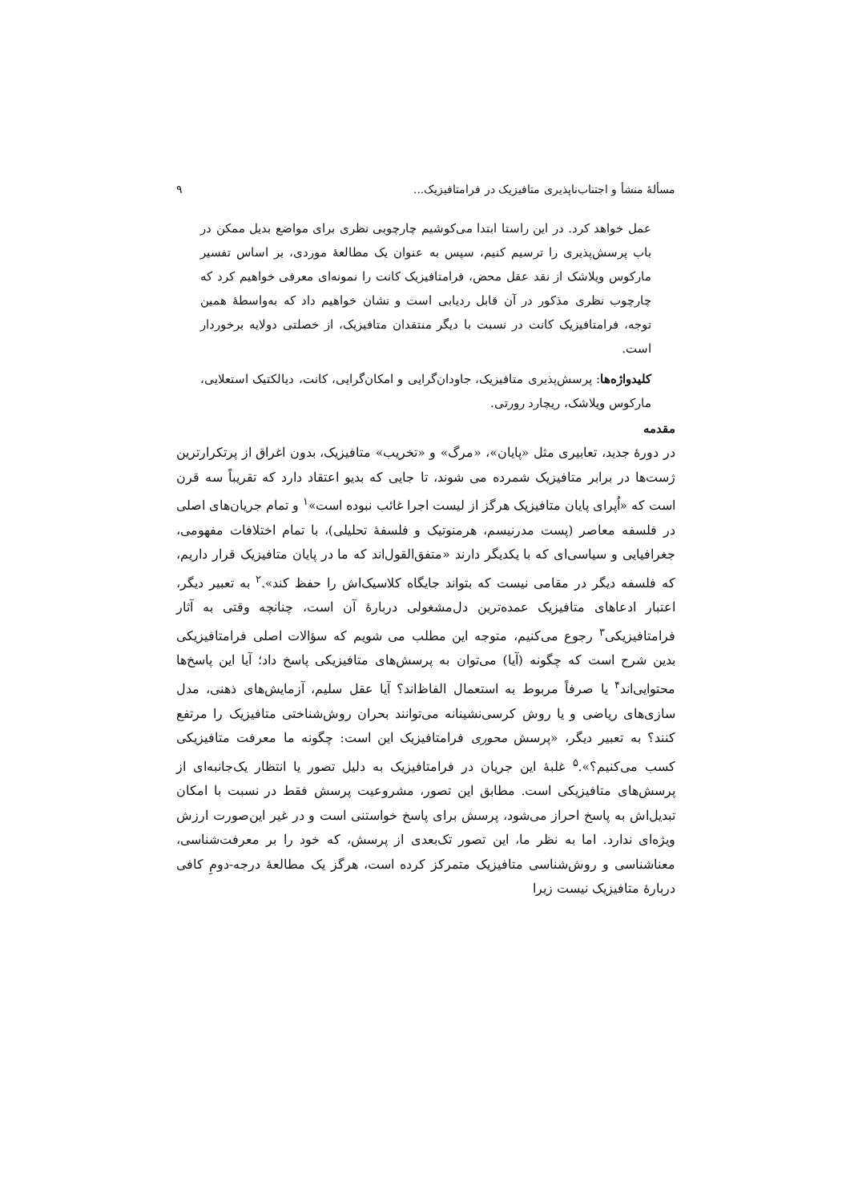مسألهٔ منشأ و اجتناب‌ناپذیری متافیزیک در فرامتافیزیک... ۹
عمل خواهد کرد. در این راستا ابتدا می‌کوشیم چارچوبی نظری برای مواضع بدیل ممکن در باب پرسش‌پذیری را ترسیم کنیم، سپس به عنوان یک مطالعهٔ موردی، بر اساس تفسیر مارکوس ویلاشک از نقد عقل محض، فرامتافیزیک کانت را نمونه‌ای معرفی خواهیم کرد که چارچوب نظری مذکور در آن قابل ردیابی است و نشان خواهیم داد که به‌واسطهٔ همین توجه، فرامتافیزیک کانت در نسبت با دیگر منتقدان متافیزیک، از خصلتی دولایه برخوردار است.
کلیدواژه‌ها: پرسش‌پذیری متافیزیک، جاودان‌گرایی و امکان‌گرایی، کانت، دیالکتیک استعلایی، مارکوس ویلاشک، ریچارد رورتی.
مقدمه
در دورهٔ جدید، تعابیری مثل «پایان»، «مرگ» و «تخریب» متافیزیک، بدون اغراق از پرتکرارترین ژست‌ها در برابر متافیزیک شمرده می شوند، تا جایی که بدیو اعتقاد دارد که تقریباً سه قرن است که «اُپرای پایان متافیزیک هرگز از لیست اجرا غائب نبوده است»<sup>۱</sup> و تمام جریان‌های اصلی در فلسفه معاصر (پست مدرنیسم، هرمنوتیک و فلسفهٔ تحلیلی)، با تمام اختلافات مفهومی، جغرافیایی و سیاسی‌ای که با یکدیگر دارند «متفق‌القول‌اند که ما در پایان متافیزیک قرار داریم، که فلسفه دیگر در مقامی نیست که بتواند جایگاه کلاسیک‌اش را حفظ کند».<sup>۲</sup> به تعبیر دیگر، اعتبار ادعاهای متافیزیک عمده‌ترین دل‌مشغولی دربارهٔ آن است، چنانچه وقتی به آثار فرامتافیزیکی<sup>۳</sup> رجوع می‌کنیم، متوجه این مطلب می شویم که سؤالات اصلی فرامتافیزیکی بدین شرح است که چگونه (آیا) می‌توان به پرسش‌های متافیزیکی پاسخ داد؛ آیا این پاسخ‌ها محتوایی‌اند<sup>۴</sup> یا صرفاً مربوط به استعمال الفاظ‌اند؟ آیا عقل سلیم، آزمایش‌های ذهنی، مدل سازی‌های ریاضی و یا روش کرسی‌نشینانه می‌توانند بحران روش‌شناختی متافیزیک را مرتفع کنند؟ به تعبیر دیگر، «پرسش محوری فرامتافیزیک این است: چگونه ما معرفت متافیزیکی کسب می‌کنیم؟».<sup>۵</sup> غلبهٔ این جریان در فرامتافیزیک به دلیل تصور یا انتظار یک‌جانبه‌ای از پرسش‌های متافیزیکی است. مطابق این تصور، مشروعیت پرسش فقط در نسبت با امکان تبدیل‌اش به پاسخ احراز می‌شود، پرسش برای پاسخ خواستنی است و در غیر این‌صورت ارزش ویژه‌ای ندارد. اما به نظر ما، این تصور تک‌بعدی از پرسش، که خود را بر معرفت‌شناسی، معناشناسی و روش‌شناسی متافیزیک متمرکز کرده است، هرگز یک مطالعهٔ درجه‌-دومِ کافی دربارهٔ متافیزیک نیست زیرا